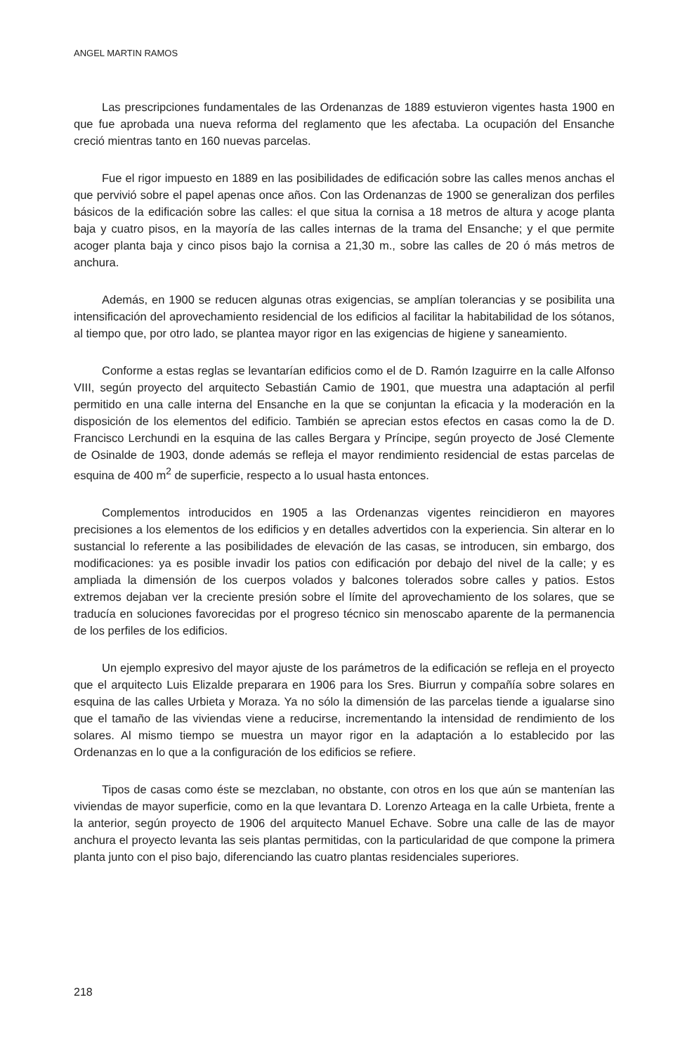ANGEL MARTIN RAMOS
Las prescripciones fundamentales de las Ordenanzas de 1889 estuvieron vigentes hasta 1900 en que fue aprobada una nueva reforma del reglamento que les afectaba. La ocupación del Ensanche creció mientras tanto en 160 nuevas parcelas.
Fue el rigor impuesto en 1889 en las posibilidades de edificación sobre las calles menos anchas el que pervivió sobre el papel apenas once años. Con las Ordenanzas de 1900 se generalizan dos perfiles básicos de la edificación sobre las calles: el que situa la cornisa a 18 metros de altura y acoge planta baja y cuatro pisos, en la mayoría de las calles internas de la trama del Ensanche; y el que permite acoger planta baja y cinco pisos bajo la cornisa a 21,30 m., sobre las calles de 20 ó más metros de anchura.
Además, en 1900 se reducen algunas otras exigencias, se amplían tolerancias y se posibilita una intensificación del aprovechamiento residencial de los edificios al facilitar la habitabilidad de los sótanos, al tiempo que, por otro lado, se plantea mayor rigor en las exigencias de higiene y saneamiento.
Conforme a estas reglas se levantarían edificios como el de D. Ramón Izaguirre en la calle Alfonso VIII, según proyecto del arquitecto Sebastián Camio de 1901, que muestra una adaptación al perfil permitido en una calle interna del Ensanche en la que se conjuntan la eficacia y la moderación en la disposición de los elementos del edificio. También se aprecian estos efectos en casas como la de D. Francisco Lerchundi en la esquina de las calles Bergara y Príncipe, según proyecto de José Clemente de Osinalde de 1903, donde además se refleja el mayor rendimiento residencial de estas parcelas de esquina de 400 m<sup>2</sup> de superficie, respecto a lo usual hasta entonces.
Complementos introducidos en 1905 a las Ordenanzas vigentes reincidieron en mayores precisiones a los elementos de los edificios y en detalles advertidos con la experiencia. Sin alterar en lo sustancial lo referente a las posibilidades de elevación de las casas, se introducen, sin embargo, dos modificaciones: ya es posible invadir los patios con edificación por debajo del nivel de la calle; y es ampliada la dimensión de los cuerpos volados y balcones tolerados sobre calles y patios. Estos extremos dejaban ver la creciente presión sobre el límite del aprovechamiento de los solares, que se traducía en soluciones favorecidas por el progreso técnico sin menoscabo aparente de la permanencia de los perfiles de los edificios.
Un ejemplo expresivo del mayor ajuste de los parámetros de la edificación se refleja en el proyecto que el arquitecto Luis Elizalde preparara en 1906 para los Sres. Biurrun y compañía sobre solares en esquina de las calles Urbieta y Moraza. Ya no sólo la dimensión de las parcelas tiende a igualarse sino que el tamaño de las viviendas viene a reducirse, incrementando la intensidad de rendimiento de los solares. Al mismo tiempo se muestra un mayor rigor en la adaptación a lo establecido por las Ordenanzas en lo que a la configuración de los edificios se refiere.
Tipos de casas como éste se mezclaban, no obstante, con otros en los que aún se mantenían las viviendas de mayor superficie, como en la que levantara D. Lorenzo Arteaga en la calle Urbieta, frente a la anterior, según proyecto de 1906 del arquitecto Manuel Echave. Sobre una calle de las de mayor anchura el proyecto levanta las seis plantas permitidas, con la particularidad de que compone la primera planta junto con el piso bajo, diferenciando las cuatro plantas residenciales superiores.
218